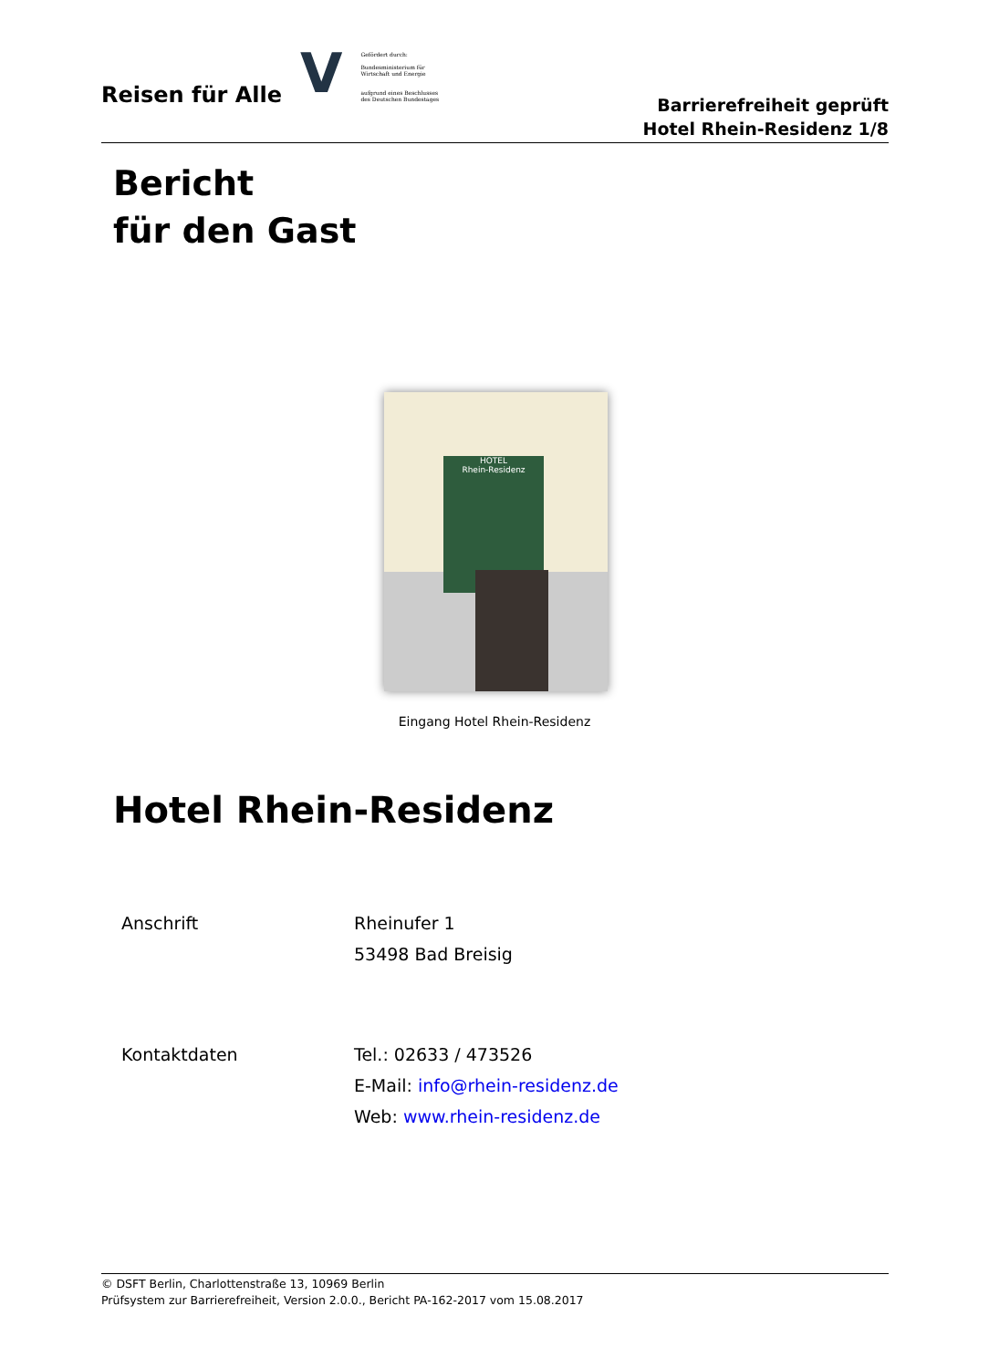Reisen für Alle
V
Gefördert durch:
Bundesministerium für Wirtschaft und Energie
aufgrund eines Beschlusses des Deutschen Bundestages
Barrierefreiheit geprüft
Hotel Rhein-Residenz 1/8
Bericht
für den Gast
HOTEL
Rhein-Residenz
Eingang Hotel Rhein-Residenz
Hotel Rhein-Residenz
Anschrift Rheinufer 1
53498 Bad Breisig
Kontaktdaten Tel.: 02633 / 473526
E-Mail: info@rhein-residenz.de
Web: www.rhein-residenz.de
© DSFT Berlin, Charlottenstraße 13, 10969 Berlin
Prüfsystem zur Barrierefreiheit, Version 2.0.0., Bericht PA-162-2017 vom 15.08.2017